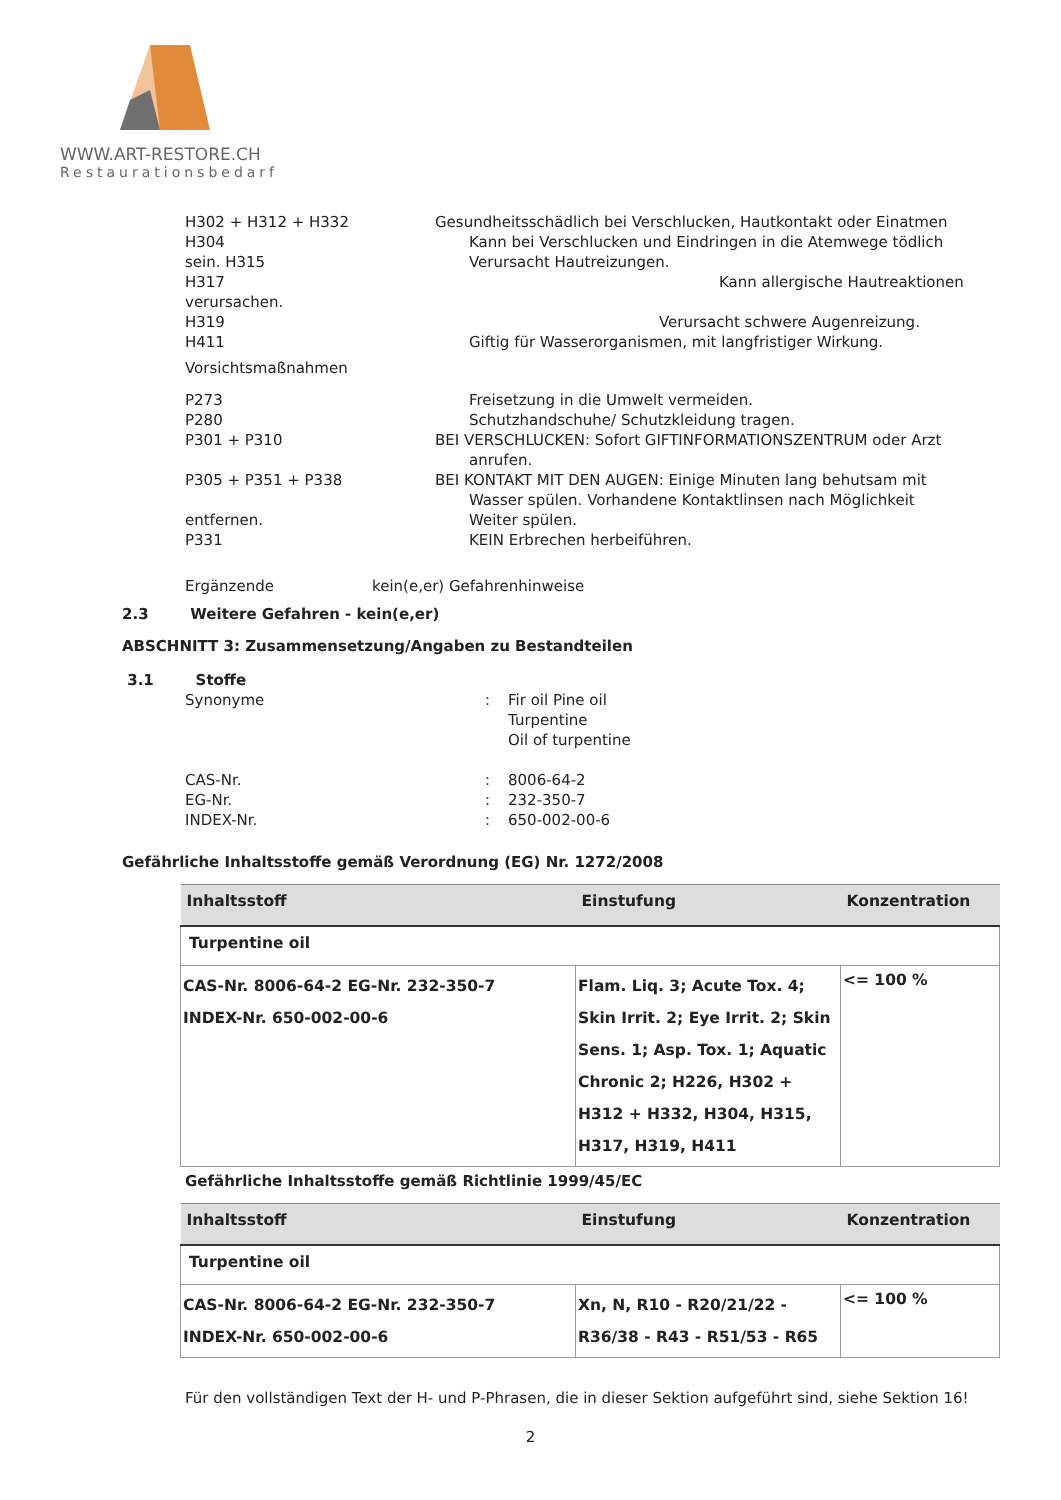WWW.ART-RESTORE.CH
Restaurationsbedarf
H302 + H312 + H332 Gesundheitsschädlich bei Verschlucken, Hautkontakt oder Einatmen
H304 Kann bei Verschlucken und Eindringen in die Atemwege tödlich
sein. H315 Verursacht Hautreizungen.
H317 Kann allergische Hautreaktionen
verursachen.
H319 Verursacht schwere Augenreizung.
H411 Giftig für Wasserorganismen, mit langfristiger Wirkung.
Vorsichtsmaßnahmen
P273 Freisetzung in die Umwelt vermeiden.
P280 Schutzhandschuhe/ Schutzkleidung tragen.
P301 + P310 BEI VERSCHLUCKEN: Sofort GIFTINFORMATIONSZENTRUM oder Arzt
anrufen.
P305 + P351 + P338 BEI KONTAKT MIT DEN AUGEN: Einige Minuten lang behutsam mit
Wasser spülen. Vorhandene Kontaktlinsen nach Möglichkeit
entfernen. Weiter spülen.
P331 KEIN Erbrechen herbeiführen.
Ergänzende kein(e,er) Gefahrenhinweise
2.3 Weitere Gefahren - kein(e,er)
ABSCHNITT 3: Zusammensetzung/Angaben zu Bestandteilen
3.1 Stoffe
Synonyme: Fir oil Pine oil
Turpentine
Oil of turpentine
CAS-Nr.: 8006-64-2
EG-Nr.: 232-350-7
INDEX-Nr.: 650-002-00-6
Gefährliche Inhaltsstoffe gemäß Verordnung (EG) Nr. 1272/2008
| Inhaltsstoff | Einstufung | Konzentration |
| --- | --- | --- |
| Turpentine oil | | |
| CAS-Nr. 8006-64-2 EG-Nr. 232-350-7 INDEX-Nr. 650-002-00-6 | Flam. Liq. 3; Acute Tox. 4; Skin Irrit. 2; Eye Irrit. 2; Skin Sens. 1; Asp. Tox. 1; Aquatic Chronic 2; H226, H302 + H312 + H332, H304, H315, H317, H319, H411 | <= 100 % |
Gefährliche Inhaltsstoffe gemäß Richtlinie 1999/45/EC
| Inhaltsstoff | Einstufung | Konzentration |
| --- | --- | --- |
| Turpentine oil | | |
| CAS-Nr. 8006-64-2 EG-Nr. 232-350-7 INDEX-Nr. 650-002-00-6 | Xn, N, R10 - R20/21/22 - R36/38 - R43 - R51/53 - R65 | <= 100 % |
Für den vollständigen Text der H- und P-Phrasen, die in dieser Sektion aufgeführt sind, siehe Sektion 16!
2